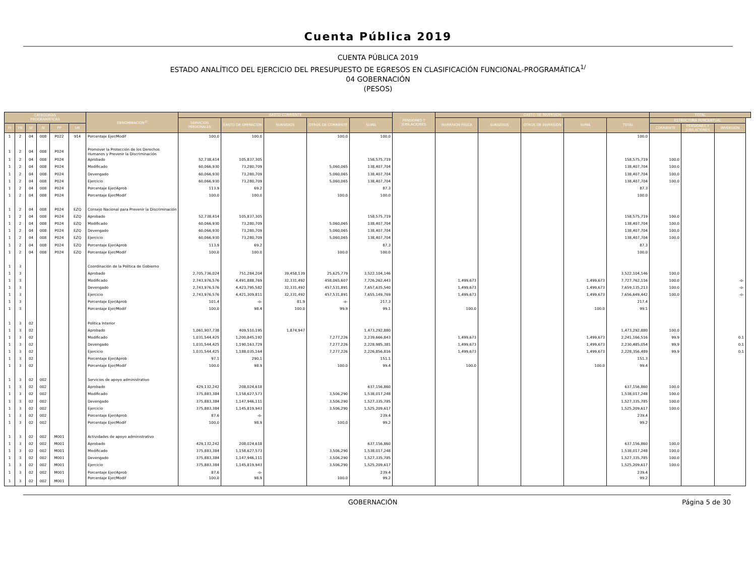Cuenta Pública 2019
CUENTA PÚBLICA 2019
ESTADO ANALÍTICO DEL EJERCICIO DEL PRESUPUESTO DE EGRESOS EN CLASIFICACIÓN FUNCIONAL-PROGRAMÁTICA<sup>1/</sup>
04 GOBERNACIÓN
(PESOS)
| CATEGORÍAS PROGRAMÁTICAS | | | | | | DENOMINACIÓN<sup>2/</sup> | GASTO CORRIENTE | | | | | PENSIONES Y JUBILACIONES | GASTO DE INVERSIÓN | | | | | TOTAL | | |
| --- | --- | --- | --- | --- | --- | --- | --- | --- | --- | --- | --- | --- | --- | --- | --- | --- | --- | --- | --- | --- |
| | | | | | | | SERVICIOS PERSONALES | GASTO DE OPERACIÓN | SUBSIDIOS | OTROS DE CORRIENTE | SUMA | | INVERSIÓN FÍSICA | SUBSIDIOS | OTROS DE INVERSIÓN | SUMA | TOTAL | ESTRUCTURA PORCENTUAL | | |
| FI | FN | SF | AI | PP | UR | | | | | | | | | | | | | CORRIENTE | PENSIONES Y JUBILACIONES | INVERSIÓN |
| 1 | 2 | 04 | 008 | P022 | 914 | Porcentaje Ejer/Modif | 100.0 | 100.0 | | 100.0 | 100.0 | | | | | | 100.0 | | | |
| 1 | 2 | 04 | 008 | P024 | | Promover la Protección de los Derechos Humanos y Prevenir la Discriminación | | | | | | | | | | | | | | |
| 1 | 2 | 04 | 008 | P024 | | Aprobado | 52,738,414 | 105,837,305 | | | 158,575,719 | | | | | | 158,575,719 | 100.0 | | |
| 1 | 2 | 04 | 008 | P024 | | Modificado | 60,066,930 | 73,280,709 | | 5,060,065 | 138,407,704 | | | | | | 138,407,704 | 100.0 | | |
| 1 | 2 | 04 | 008 | P024 | | Devengado | 60,066,930 | 73,280,709 | | 5,060,065 | 138,407,704 | | | | | | 138,407,704 | 100.0 | | |
| 1 | 2 | 04 | 008 | P024 | | Ejercicio | 60,066,930 | 73,280,709 | | 5,060,065 | 138,407,704 | | | | | | 138,407,704 | 100.0 | | |
| 1 | 2 | 04 | 008 | P024 | | Porcentaje Ejer/Aprob | 113.9 | 69.2 | | | 87.3 | | | | | | 87.3 | | | |
| 1 | 2 | 04 | 008 | P024 | | Porcentaje Ejer/Modif | 100.0 | 100.0 | | 100.0 | 100.0 | | | | | | 100.0 | | | |
| 1 | 2 | 04 | 008 | P024 | EZQ | Consejo Nacional para Prevenir la Discriminación | | | | | | | | | | | | | | |
| 1 | 2 | 04 | 008 | P024 | EZQ | Aprobado | 52,738,414 | 105,837,305 | | | 158,575,719 | | | | | | 158,575,719 | 100.0 | | |
| 1 | 2 | 04 | 008 | P024 | EZQ | Modificado | 60,066,930 | 73,280,709 | | 5,060,065 | 138,407,704 | | | | | | 138,407,704 | 100.0 | | |
| 1 | 2 | 04 | 008 | P024 | EZQ | Devengado | 60,066,930 | 73,280,709 | | 5,060,065 | 138,407,704 | | | | | | 138,407,704 | 100.0 | | |
| 1 | 2 | 04 | 008 | P024 | EZQ | Ejercicio | 60,066,930 | 73,280,709 | | 5,060,065 | 138,407,704 | | | | | | 138,407,704 | 100.0 | | |
| 1 | 2 | 04 | 008 | P024 | EZQ | Porcentaje Ejer/Aprob | 113.9 | 69.2 | | | 87.3 | | | | | | 87.3 | | | |
| 1 | 2 | 04 | 008 | P024 | EZQ | Porcentaje Ejer/Modif | 100.0 | 100.0 | | 100.0 | 100.0 | | | | | | 100.0 | | | |
| 1 | 3 | | | | | Coordinación de la Política de Gobierno | | | | | | | | | | | | | | |
| 1 | 3 | | | | | Aprobado | 2,705,736,024 | 751,284,204 | 39,458,139 | 25,625,779 | 3,522,104,146 | | | | | | 3,522,104,146 | 100.0 | | |
| 1 | 3 | | | | | Modificado | 2,743,976,576 | 4,491,888,769 | 32,331,492 | 458,065,607 | 7,726,262,443 | | 1,499,673 | | | 1,499,673 | 7,727,762,116 | 100.0 | | -o- |
| 1 | 3 | | | | | Devengado | 2,743,976,576 | 4,423,795,582 | 32,331,492 | 457,531,891 | 7,657,635,540 | | 1,499,673 | | | 1,499,673 | 7,659,135,213 | 100.0 | | -o- |
| 1 | 3 | | | | | Ejercicio | 2,743,976,576 | 4,421,309,811 | 32,331,492 | 457,531,891 | 7,655,149,769 | | 1,499,673 | | | 1,499,673 | 7,656,649,442 | 100.0 | | -o- |
| 1 | 3 | | | | | Porcentaje Ejer/Aprob | 101.4 | -o- | 81.9 | -o- | 217.3 | | | | | | 217.4 | | | |
| 1 | 3 | | | | | Porcentaje Ejer/Modif | 100.0 | 98.4 | 100.0 | 99.9 | 99.1 | | 100.0 | | | 100.0 | 99.1 | | | |
| 1 | 3 | 02 | | | | Política Interior | | | | | | | | | | | | | | |
| 1 | 3 | 02 | | | | Aprobado | 1,061,907,738 | 409,510,195 | 1,874,947 | | 1,473,292,880 | | | | | | 1,473,292,880 | 100.0 | | |
| 1 | 3 | 02 | | | | Modificado | 1,031,544,425 | 1,200,845,192 | | 7,277,226 | 2,239,666,843 | | 1,499,673 | | | 1,499,673 | 2,241,166,516 | 99.9 | | 0.1 |
| 1 | 3 | 02 | | | | Devengado | 1,031,544,425 | 1,190,163,729 | | 7,277,226 | 2,228,985,381 | | 1,499,673 | | | 1,499,673 | 2,230,485,054 | 99.9 | | 0.1 |
| 1 | 3 | 02 | | | | Ejercicio | 1,031,544,425 | 1,188,035,164 | | 7,277,226 | 2,226,856,816 | | 1,499,673 | | | 1,499,673 | 2,228,356,489 | 99.9 | | 0.1 |
| 1 | 3 | 02 | | | | Porcentaje Ejer/Aprob | 97.1 | 290.1 | | | 151.1 | | | | | | 151.3 | | | |
| 1 | 3 | 02 | | | | Porcentaje Ejer/Modif | 100.0 | 98.9 | | 100.0 | 99.4 | | 100.0 | | | 100.0 | 99.4 | | | |
| 1 | 3 | 02 | 002 | | | Servicios de apoyo administrativo | | | | | | | | | | | | | | |
| 1 | 3 | 02 | 002 | | | Aprobado | 429,132,242 | 208,024,618 | | | 637,156,860 | | | | | | 637,156,860 | 100.0 | | |
| 1 | 3 | 02 | 002 | | | Modificado | 375,883,384 | 1,158,627,573 | | 3,506,290 | 1,538,017,248 | | | | | | 1,538,017,248 | 100.0 | | |
| 1 | 3 | 02 | 002 | | | Devengado | 375,883,384 | 1,147,946,111 | | 3,506,290 | 1,527,335,785 | | | | | | 1,527,335,785 | 100.0 | | |
| 1 | 3 | 02 | 002 | | | Ejercicio | 375,883,384 | 1,145,819,943 | | 3,506,290 | 1,525,209,617 | | | | | | 1,525,209,617 | 100.0 | | |
| 1 | 3 | 02 | 002 | | | Porcentaje Ejer/Aprob | 87.6 | -o- | | | 239.4 | | | | | | 239.4 | | | |
| 1 | 3 | 02 | 002 | | | Porcentaje Ejer/Modif | 100.0 | 98.9 | | 100.0 | 99.2 | | | | | | 99.2 | | | |
| 1 | 3 | 02 | 002 | M001 | | Actividades de apoyo administrativo | | | | | | | | | | | | | | |
| 1 | 3 | 02 | 002 | M001 | | Aprobado | 429,132,242 | 208,024,618 | | | 637,156,860 | | | | | | 637,156,860 | 100.0 | | |
| 1 | 3 | 02 | 002 | M001 | | Modificado | 375,883,384 | 1,158,627,573 | | 3,506,290 | 1,538,017,248 | | | | | | 1,538,017,248 | 100.0 | | |
| 1 | 3 | 02 | 002 | M001 | | Devengado | 375,883,384 | 1,147,946,111 | | 3,506,290 | 1,527,335,785 | | | | | | 1,527,335,785 | 100.0 | | |
| 1 | 3 | 02 | 002 | M001 | | Ejercicio | 375,883,384 | 1,145,819,943 | | 3,506,290 | 1,525,209,617 | | | | | | 1,525,209,617 | 100.0 | | |
| 1 | 3 | 02 | 002 | M001 | | Porcentaje Ejer/Aprob | 87.6 | -o- | | | 239.4 | | | | | | 239.4 | | | |
| 1 | 3 | 02 | 002 | M001 | | Porcentaje Ejer/Modif | 100.0 | 98.9 | | 100.0 | 99.2 | | | | | | 99.2 | | | |
GOBERNACIÓN Página 5 de 30